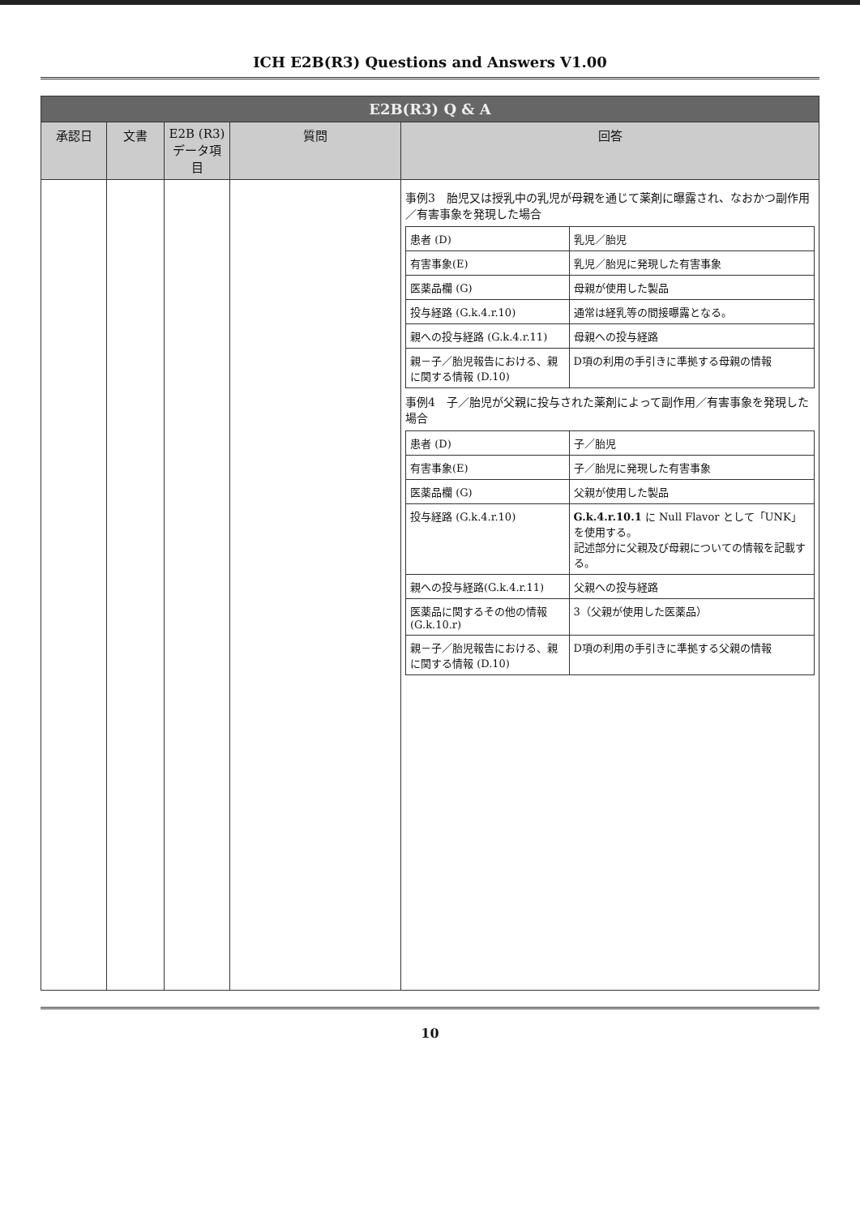ICH E2B(R3) Questions and Answers V1.00
| E2B(R3) Q & A | | | | |
| --- | --- | --- | --- | --- |
| 承認日 | 文書 | E2B (R3) データ項目 | 質問 | 回答 |
| | | | | 事例3 胎児又は授乳中の乳児が母親を通じて薬剤に曝露され、なおかつ副作用／有害事象を発現した場合 / 患者 (D) / 乳児／胎児 / / 有害事象(E) / 乳児／胎児に発現した有害事象 / / 医薬品欄 (G) / 母親が使用した製品 / / 投与経路 (G.k.4.r.10) / 通常は経乳等の間接曝露となる。 / / 親への投与経路 (G.k.4.r.11) / 母親への投与経路 / / 親－子／胎児報告における、親に関する情報 (D.10) / D項の利用の手引きに準拠する母親の情報 / 事例4 子／胎児が父親に投与された薬剤によって副作用／有害事象を発現した場合 / 患者 (D) / 子／胎児 / / 有害事象(E) / 子／胎児に発現した有害事象 / / 医薬品欄 (G) / 父親が使用した製品 / / 投与経路 (G.k.4.r.10) / G.k.4.r.10.1 に Null Flavor として「UNK」を使用する。 記述部分に父親及び母親についての情報を記載する。 / / 親への投与経路(G.k.4.r.11) / 父親への投与経路 / / 医薬品に関するその他の情報 (G.k.10.r) / 3（父親が使用した医薬品） / / 親－子／胎児報告における、親に関する情報 (D.10) / D項の利用の手引きに準拠する父親の情報 / |
10